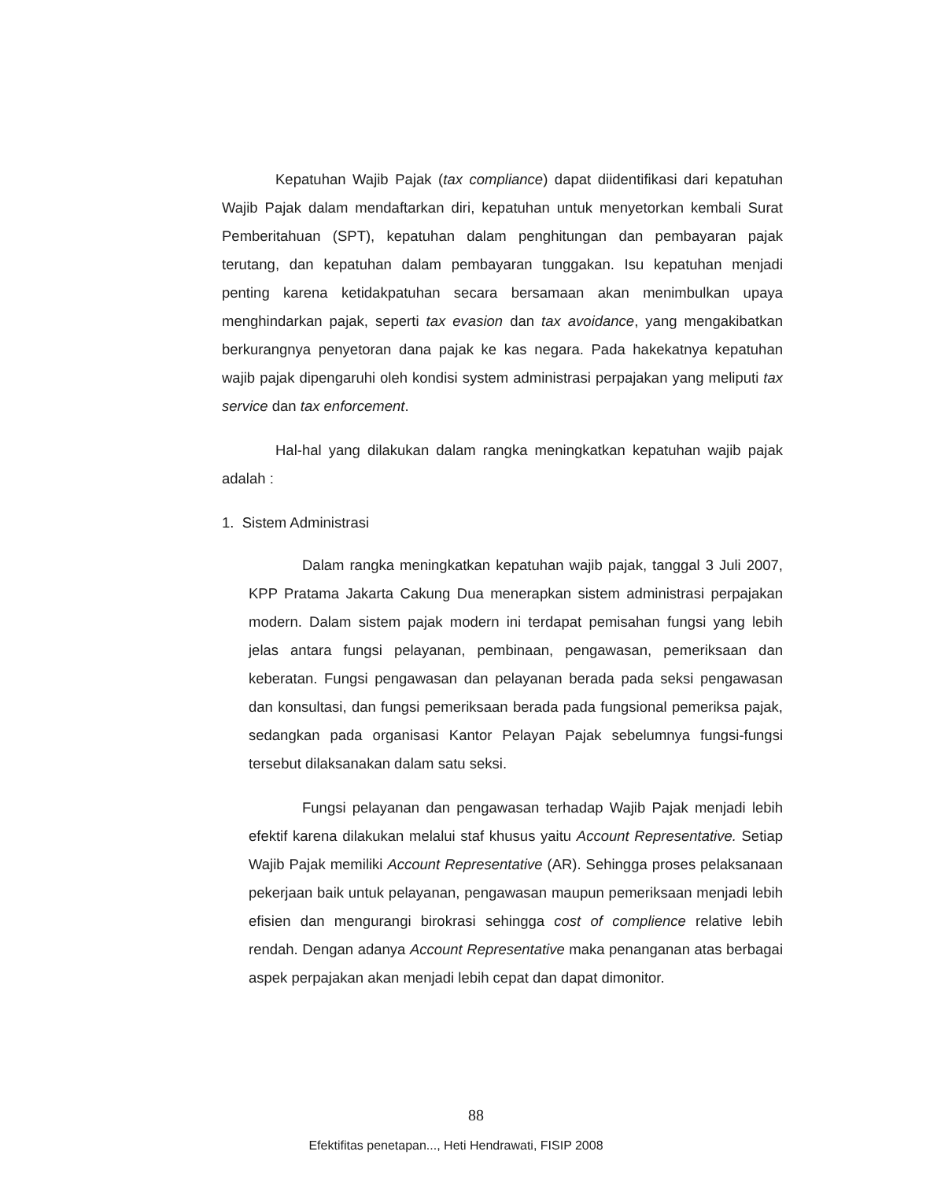Kepatuhan Wajib Pajak (tax compliance) dapat diidentifikasi dari kepatuhan Wajib Pajak dalam mendaftarkan diri, kepatuhan untuk menyetorkan kembali Surat Pemberitahuan (SPT), kepatuhan dalam penghitungan dan pembayaran pajak terutang, dan kepatuhan dalam pembayaran tunggakan. Isu kepatuhan menjadi penting karena ketidakpatuhan secara bersamaan akan menimbulkan upaya menghindarkan pajak, seperti tax evasion dan tax avoidance, yang mengakibatkan berkurangnya penyetoran dana pajak ke kas negara. Pada hakekatnya kepatuhan wajib pajak dipengaruhi oleh kondisi system administrasi perpajakan yang meliputi tax service dan tax enforcement.
Hal-hal yang dilakukan dalam rangka meningkatkan kepatuhan wajib pajak adalah :
1. Sistem Administrasi
Dalam rangka meningkatkan kepatuhan wajib pajak, tanggal 3 Juli 2007, KPP Pratama Jakarta Cakung Dua menerapkan sistem administrasi perpajakan modern. Dalam sistem pajak modern ini terdapat pemisahan fungsi yang lebih jelas antara fungsi pelayanan, pembinaan, pengawasan, pemeriksaan dan keberatan. Fungsi pengawasan dan pelayanan berada pada seksi pengawasan dan konsultasi, dan fungsi pemeriksaan berada pada fungsional pemeriksa pajak, sedangkan pada organisasi Kantor Pelayan Pajak sebelumnya fungsi-fungsi tersebut dilaksanakan dalam satu seksi.
Fungsi pelayanan dan pengawasan terhadap Wajib Pajak menjadi lebih efektif karena dilakukan melalui staf khusus yaitu Account Representative. Setiap Wajib Pajak memiliki Account Representative (AR). Sehingga proses pelaksanaan pekerjaan baik untuk pelayanan, pengawasan maupun pemeriksaan menjadi lebih efisien dan mengurangi birokrasi sehingga cost of complience relative lebih rendah. Dengan adanya Account Representative maka penanganan atas berbagai aspek perpajakan akan menjadi lebih cepat dan dapat dimonitor.
88
Efektifitas penetapan..., Heti Hendrawati, FISIP 2008